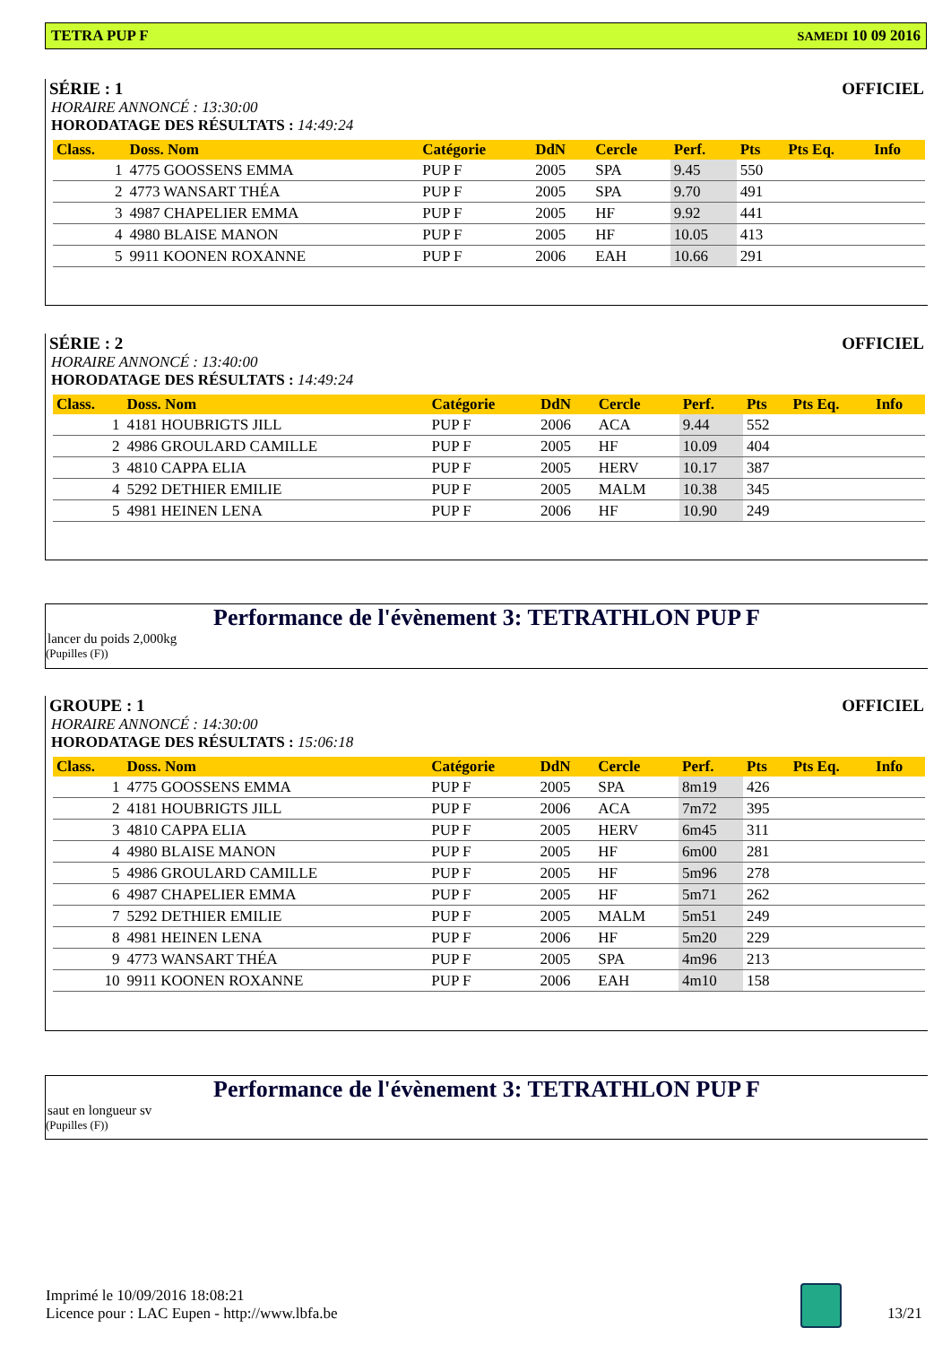TETRA PUP F SAMEDI 10 09 2016
SÉRIE : 1 OFFICIEL
HORAIRE ANNONCÉ : 13:30:00
HORODATAGE DES RÉSULTATS : 14:49:24
| Class. | Doss. Nom | Catégorie | DdN | Cercle | Perf. | Pts | Pts Eq. | Info |
| --- | --- | --- | --- | --- | --- | --- | --- | --- |
| 1 | 4775 GOOSSENS EMMA | PUP F | 2005 | SPA | 9.45 | 550 | | |
| 2 | 4773 WANSART THÉA | PUP F | 2005 | SPA | 9.70 | 491 | | |
| 3 | 4987 CHAPELIER EMMA | PUP F | 2005 | HF | 9.92 | 441 | | |
| 4 | 4980 BLAISE MANON | PUP F | 2005 | HF | 10.05 | 413 | | |
| 5 | 9911 KOONEN ROXANNE | PUP F | 2006 | EAH | 10.66 | 291 | | |
SÉRIE : 2 OFFICIEL
HORAIRE ANNONCÉ : 13:40:00
HORODATAGE DES RÉSULTATS : 14:49:24
| Class. | Doss. Nom | Catégorie | DdN | Cercle | Perf. | Pts | Pts Eq. | Info |
| --- | --- | --- | --- | --- | --- | --- | --- | --- |
| 1 | 4181 HOUBRIGTS JILL | PUP F | 2006 | ACA | 9.44 | 552 | | |
| 2 | 4986 GROULARD CAMILLE | PUP F | 2005 | HF | 10.09 | 404 | | |
| 3 | 4810 CAPPA ELIA | PUP F | 2005 | HERV | 10.17 | 387 | | |
| 4 | 5292 DETHIER EMILIE | PUP F | 2005 | MALM | 10.38 | 345 | | |
| 5 | 4981 HEINEN LENA | PUP F | 2006 | HF | 10.90 | 249 | | |
Performance de l'évènement 3: TETRATHLON PUP F
lancer du poids 2,000kg
(Pupilles (F))
GROUPE : 1 OFFICIEL
HORAIRE ANNONCÉ : 14:30:00
HORODATAGE DES RÉSULTATS : 15:06:18
| Class. | Doss. Nom | Catégorie | DdN | Cercle | Perf. | Pts | Pts Eq. | Info |
| --- | --- | --- | --- | --- | --- | --- | --- | --- |
| 1 | 4775 GOOSSENS EMMA | PUP F | 2005 | SPA | 8m19 | 426 | | |
| 2 | 4181 HOUBRIGTS JILL | PUP F | 2006 | ACA | 7m72 | 395 | | |
| 3 | 4810 CAPPA ELIA | PUP F | 2005 | HERV | 6m45 | 311 | | |
| 4 | 4980 BLAISE MANON | PUP F | 2005 | HF | 6m00 | 281 | | |
| 5 | 4986 GROULARD CAMILLE | PUP F | 2005 | HF | 5m96 | 278 | | |
| 6 | 4987 CHAPELIER EMMA | PUP F | 2005 | HF | 5m71 | 262 | | |
| 7 | 5292 DETHIER EMILIE | PUP F | 2005 | MALM | 5m51 | 249 | | |
| 8 | 4981 HEINEN LENA | PUP F | 2006 | HF | 5m20 | 229 | | |
| 9 | 4773 WANSART THÉA | PUP F | 2005 | SPA | 4m96 | 213 | | |
| 10 | 9911 KOONEN ROXANNE | PUP F | 2006 | EAH | 4m10 | 158 | | |
Performance de l'évènement 3: TETRATHLON PUP F
saut en longueur sv
(Pupilles (F))
Imprimé le 10/09/2016 18:08:21
Licence pour : LAC Eupen - http://www.lbfa.be
13/21